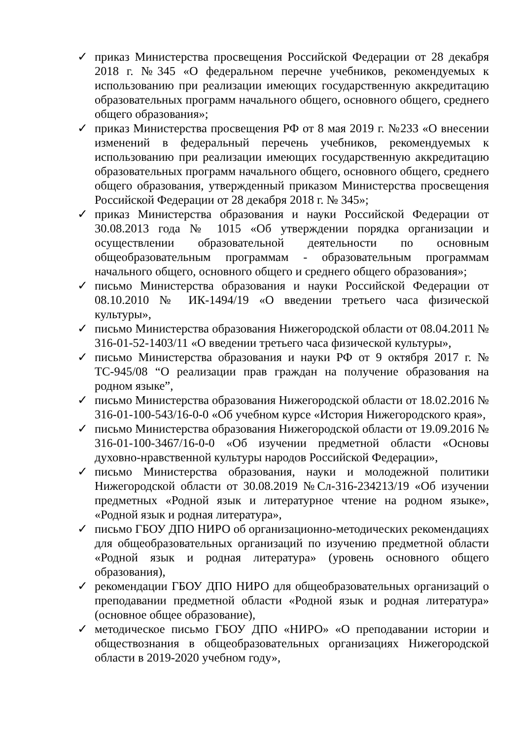✓ приказ Министерства просвещения Российской Федерации от 28 декабря 2018 г. №345 «О федеральном перечне учебников, рекомендуемых к использованию при реализации имеющих государственную аккредитацию образовательных программ начального общего, основного общего, среднего общего образования»;
✓ приказ Министерства просвещения РФ от 8 мая 2019 г. №233 «О внесении изменений в федеральный перечень учебников, рекомендуемых к использованию при реализации имеющих государственную аккредитацию образовательных программ начального общего, основного общего, среднего общего образования, утвержденный приказом Министерства просвещения Российской Федерации от 28 декабря 2018 г. № 345»;
✓ приказ Министерства образования и науки Российской Федерации от 30.08.2013 года № 1015 «Об утверждении порядка организации и осуществлении образовательной деятельности по основным общеобразовательным программам - образовательным программам начального общего, основного общего и среднего общего образования»;
✓ письмо Министерства образования и науки Российской Федерации от 08.10.2010 № ИК-1494/19 «О введении третьего часа физической культуры»,
✓ письмо Министерства образования Нижегородской области от 08.04.2011 № 316-01-52-1403/11 «О введении третьего часа физической культуры»,
✓ письмо Министерства образования и науки РФ от 9 октября 2017 г. № ТС-945/08 “О реализации прав граждан на получение образования на родном языке”,
✓ письмо Министерства образования Нижегородской области от 18.02.2016 № 316-01-100-543/16-0-0 «Об учебном курсе «История Нижегородского края»,
✓ письмо Министерства образования Нижегородской области от 19.09.2016 № 316-01-100-3467/16-0-0 «Об изучении предметной области «Основы духовно-нравственной культуры народов Российской Федерации»,
✓ письмо Министерства образования, науки и молодежной политики Нижегородской области от 30.08.2019 №Сл-316-234213/19 «Об изучении предметных «Родной язык и литературное чтение на родном языке», «Родной язык и родная литература»,
✓ письмо ГБОУ ДПО НИРО об организационно-методических рекомендациях для общеобразовательных организаций по изучению предметной области «Родной язык и родная литература» (уровень основного общего образования),
✓ рекомендации ГБОУ ДПО НИРО для общеобразовательных организаций о преподавании предметной области «Родной язык и родная литература» (основное общее образование),
✓ методическое письмо ГБОУ ДПО «НИРО» «О преподавании истории и обществознания в общеобразовательных организациях Нижегородской области в 2019-2020 учебном году»,